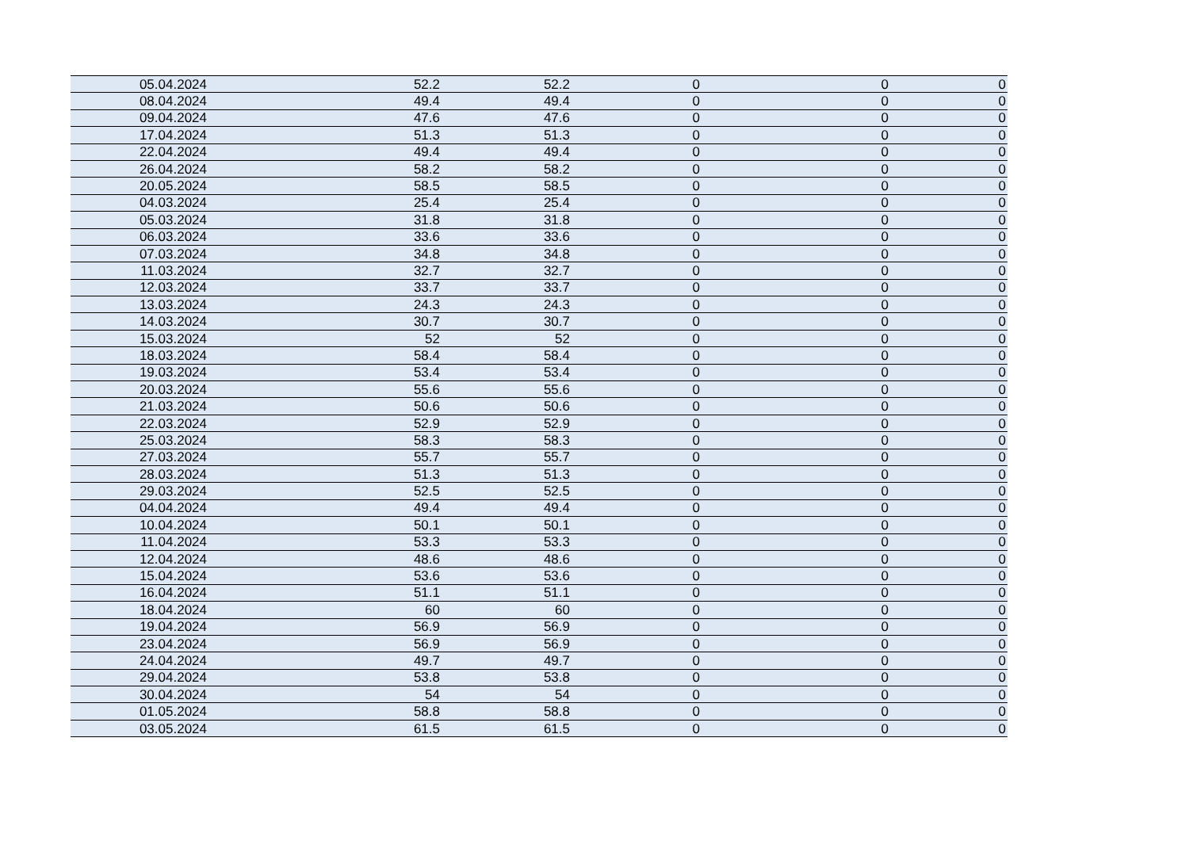| 05.04.2024 | 52.2 | 52.2 | 0 | 0 | 0 |
| 08.04.2024 | 49.4 | 49.4 | 0 | 0 | 0 |
| 09.04.2024 | 47.6 | 47.6 | 0 | 0 | 0 |
| 17.04.2024 | 51.3 | 51.3 | 0 | 0 | 0 |
| 22.04.2024 | 49.4 | 49.4 | 0 | 0 | 0 |
| 26.04.2024 | 58.2 | 58.2 | 0 | 0 | 0 |
| 20.05.2024 | 58.5 | 58.5 | 0 | 0 | 0 |
| 04.03.2024 | 25.4 | 25.4 | 0 | 0 | 0 |
| 05.03.2024 | 31.8 | 31.8 | 0 | 0 | 0 |
| 06.03.2024 | 33.6 | 33.6 | 0 | 0 | 0 |
| 07.03.2024 | 34.8 | 34.8 | 0 | 0 | 0 |
| 11.03.2024 | 32.7 | 32.7 | 0 | 0 | 0 |
| 12.03.2024 | 33.7 | 33.7 | 0 | 0 | 0 |
| 13.03.2024 | 24.3 | 24.3 | 0 | 0 | 0 |
| 14.03.2024 | 30.7 | 30.7 | 0 | 0 | 0 |
| 15.03.2024 | 52 | 52 | 0 | 0 | 0 |
| 18.03.2024 | 58.4 | 58.4 | 0 | 0 | 0 |
| 19.03.2024 | 53.4 | 53.4 | 0 | 0 | 0 |
| 20.03.2024 | 55.6 | 55.6 | 0 | 0 | 0 |
| 21.03.2024 | 50.6 | 50.6 | 0 | 0 | 0 |
| 22.03.2024 | 52.9 | 52.9 | 0 | 0 | 0 |
| 25.03.2024 | 58.3 | 58.3 | 0 | 0 | 0 |
| 27.03.2024 | 55.7 | 55.7 | 0 | 0 | 0 |
| 28.03.2024 | 51.3 | 51.3 | 0 | 0 | 0 |
| 29.03.2024 | 52.5 | 52.5 | 0 | 0 | 0 |
| 04.04.2024 | 49.4 | 49.4 | 0 | 0 | 0 |
| 10.04.2024 | 50.1 | 50.1 | 0 | 0 | 0 |
| 11.04.2024 | 53.3 | 53.3 | 0 | 0 | 0 |
| 12.04.2024 | 48.6 | 48.6 | 0 | 0 | 0 |
| 15.04.2024 | 53.6 | 53.6 | 0 | 0 | 0 |
| 16.04.2024 | 51.1 | 51.1 | 0 | 0 | 0 |
| 18.04.2024 | 60 | 60 | 0 | 0 | 0 |
| 19.04.2024 | 56.9 | 56.9 | 0 | 0 | 0 |
| 23.04.2024 | 56.9 | 56.9 | 0 | 0 | 0 |
| 24.04.2024 | 49.7 | 49.7 | 0 | 0 | 0 |
| 29.04.2024 | 53.8 | 53.8 | 0 | 0 | 0 |
| 30.04.2024 | 54 | 54 | 0 | 0 | 0 |
| 01.05.2024 | 58.8 | 58.8 | 0 | 0 | 0 |
| 03.05.2024 | 61.5 | 61.5 | 0 | 0 | 0 |